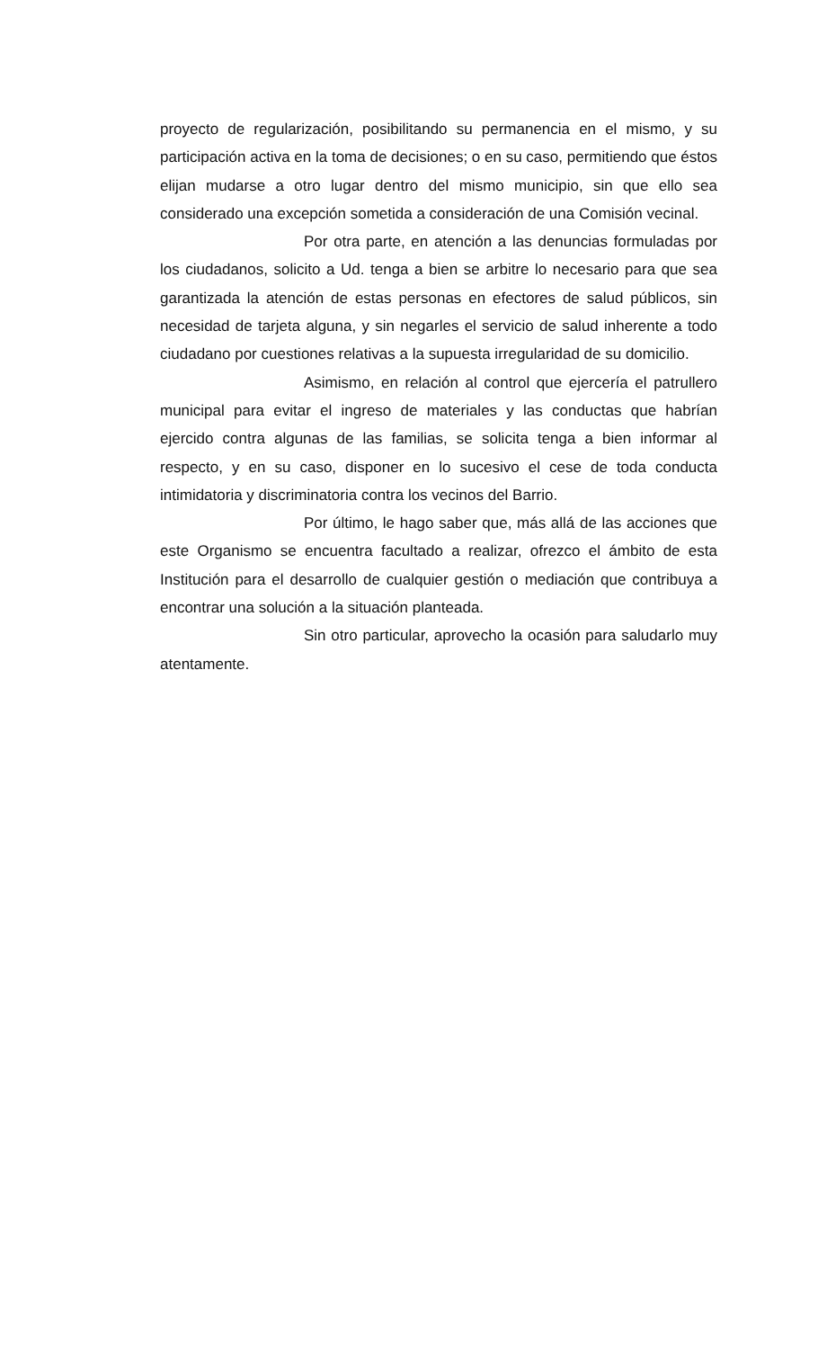proyecto de regularización, posibilitando su permanencia en el mismo, y su participación activa en la toma de decisiones; o en su caso, permitiendo que éstos elijan mudarse a otro lugar dentro del mismo municipio, sin que ello sea considerado una excepción sometida a consideración de una Comisión vecinal.
Por otra parte, en atención a las denuncias formuladas por los ciudadanos, solicito a Ud. tenga a bien se arbitre lo necesario para que sea garantizada la atención de estas personas en efectores de salud públicos, sin necesidad de tarjeta alguna, y sin negarles el servicio de salud inherente a todo ciudadano por cuestiones relativas a la supuesta irregularidad de su domicilio.
Asimismo, en relación al control que ejercería el patrullero municipal para evitar el ingreso de materiales y las conductas que habrían ejercido contra algunas de las familias, se solicita tenga a bien informar al respecto, y en su caso, disponer en lo sucesivo el cese de toda conducta intimidatoria y discriminatoria contra los vecinos del Barrio.
Por último, le hago saber que, más allá de las acciones que este Organismo se encuentra facultado a realizar, ofrezco el ámbito de esta Institución para el desarrollo de cualquier gestión o mediación que contribuya a encontrar una solución a la situación planteada.
Sin otro particular, aprovecho la ocasión para saludarlo muy atentamente.